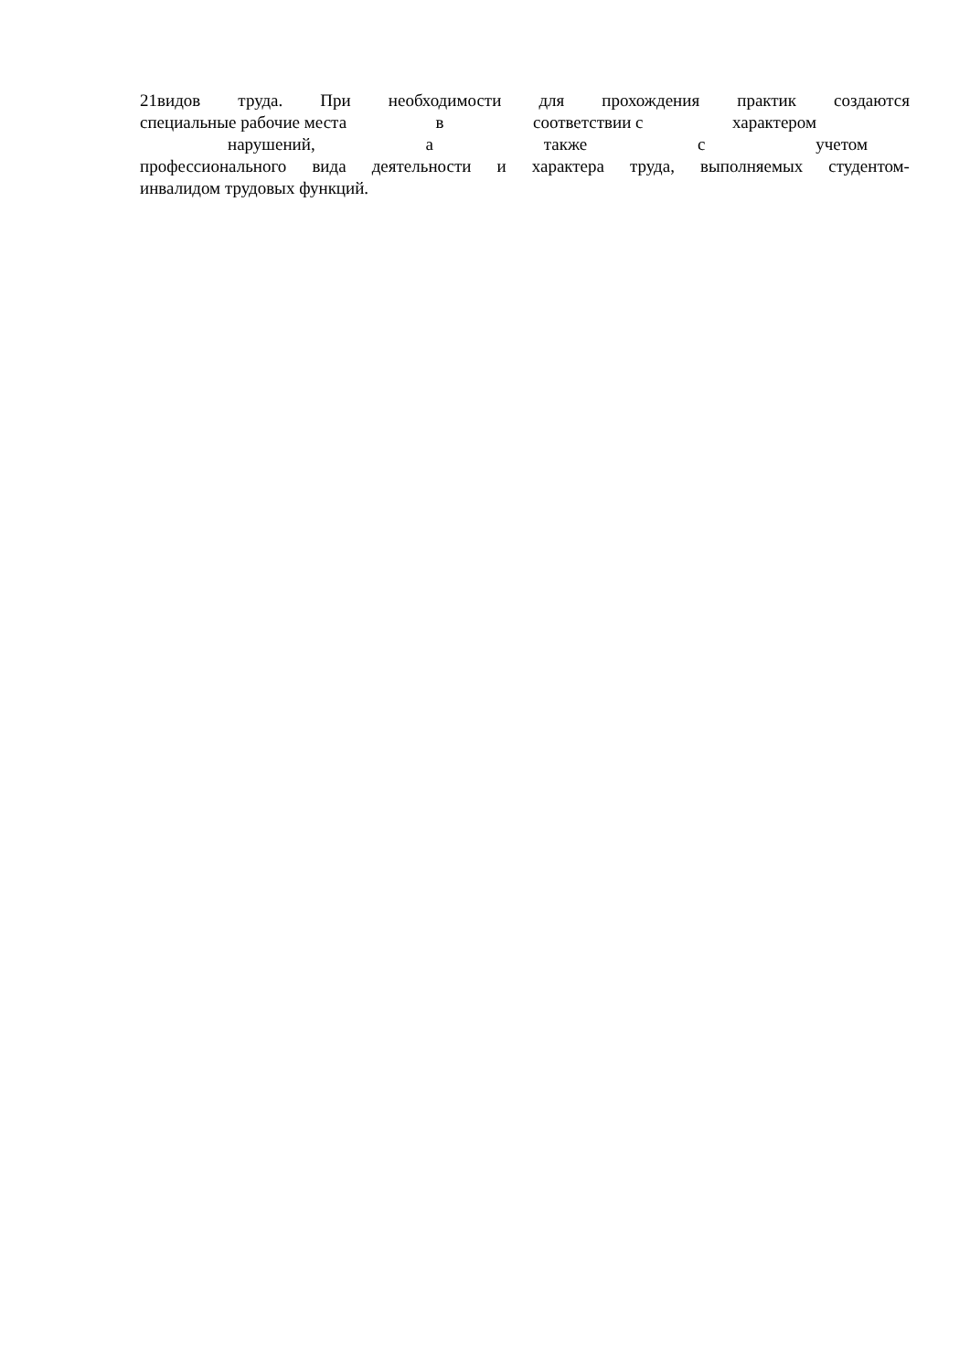21видов труда. При необходимости для прохождения практик создаются
специальные рабочие места в соответствии с характером
нарушений, а также с учетом
профессионального вида деятельности и характера труда, выполняемых студентом-
инвалидом трудовых функций.